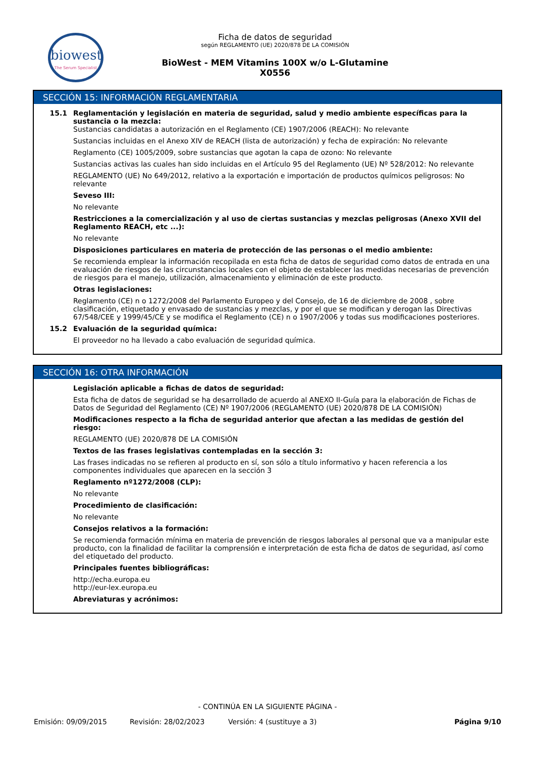biowest
The Serum Specialist
Ficha de datos de seguridad
según REGLAMENTO (UE) 2020/878 DE LA COMISIÓN
BioWest - MEM Vitamins 100X w/o L-Glutamine
X0556
SECCIÓN 15: INFORMACIÓN REGLAMENTARIA
15.1 Reglamentación y legislación en materia de seguridad, salud y medio ambiente específicas para la sustancia o la mezcla:
Sustancias candidatas a autorización en el Reglamento (CE) 1907/2006 (REACH): No relevante
Sustancias incluidas en el Anexo XIV de REACH (lista de autorización) y fecha de expiración: No relevante
Reglamento (CE) 1005/2009, sobre sustancias que agotan la capa de ozono: No relevante
Sustancias activas las cuales han sido incluidas en el Artículo 95 del Reglamento (UE) Nº 528/2012: No relevante
REGLAMENTO (UE) No 649/2012, relativo a la exportación e importación de productos químicos peligrosos: No relevante
Seveso III:
No relevante
Restricciones a la comercialización y al uso de ciertas sustancias y mezclas peligrosas (Anexo XVII del Reglamento REACH, etc ...):
No relevante
Disposiciones particulares en materia de protección de las personas o el medio ambiente:
Se recomienda emplear la información recopilada en esta ficha de datos de seguridad como datos de entrada en una evaluación de riesgos de las circunstancias locales con el objeto de establecer las medidas necesarias de prevención de riesgos para el manejo, utilización, almacenamiento y eliminación de este producto.
Otras legislaciones:
Reglamento (CE) n o 1272/2008 del Parlamento Europeo y del Consejo, de 16 de diciembre de 2008 , sobre clasificación, etiquetado y envasado de sustancias y mezclas, y por el que se modifican y derogan las Directivas 67/548/CEE y 1999/45/CE y se modifica el Reglamento (CE) n o 1907/2006 y todas sus modificaciones posteriores.
15.2 Evaluación de la seguridad química:
El proveedor no ha llevado a cabo evaluación de seguridad química.
SECCIÓN 16: OTRA INFORMACIÓN
Legislación aplicable a fichas de datos de seguridad:
Esta ficha de datos de seguridad se ha desarrollado de acuerdo al ANEXO II-Guía para la elaboración de Fichas de Datos de Seguridad del Reglamento (CE) Nº 1907/2006 (REGLAMENTO (UE) 2020/878 DE LA COMISIÓN)
Modificaciones respecto a la ficha de seguridad anterior que afectan a las medidas de gestión del riesgo:
REGLAMENTO (UE) 2020/878 DE LA COMISIÓN
Textos de las frases legislativas contempladas en la sección 3:
Las frases indicadas no se refieren al producto en sí, son sólo a título informativo y hacen referencia a los componentes individuales que aparecen en la sección 3
Reglamento nº1272/2008 (CLP):
No relevante
Procedimiento de clasificación:
No relevante
Consejos relativos a la formación:
Se recomienda formación mínima en materia de prevención de riesgos laborales al personal que va a manipular este producto, con la finalidad de facilitar la comprensión e interpretación de esta ficha de datos de seguridad, así como del etiquetado del producto.
Principales fuentes bibliográficas:
http://echa.europa.eu
http://eur-lex.europa.eu
Abreviaturas y acrónimos:
- CONTINÚA EN LA SIGUIENTE PÁGINA -
Emisión: 09/09/2015 Revisión: 28/02/2023 Versión: 4 (sustituye a 3) Página 9/10